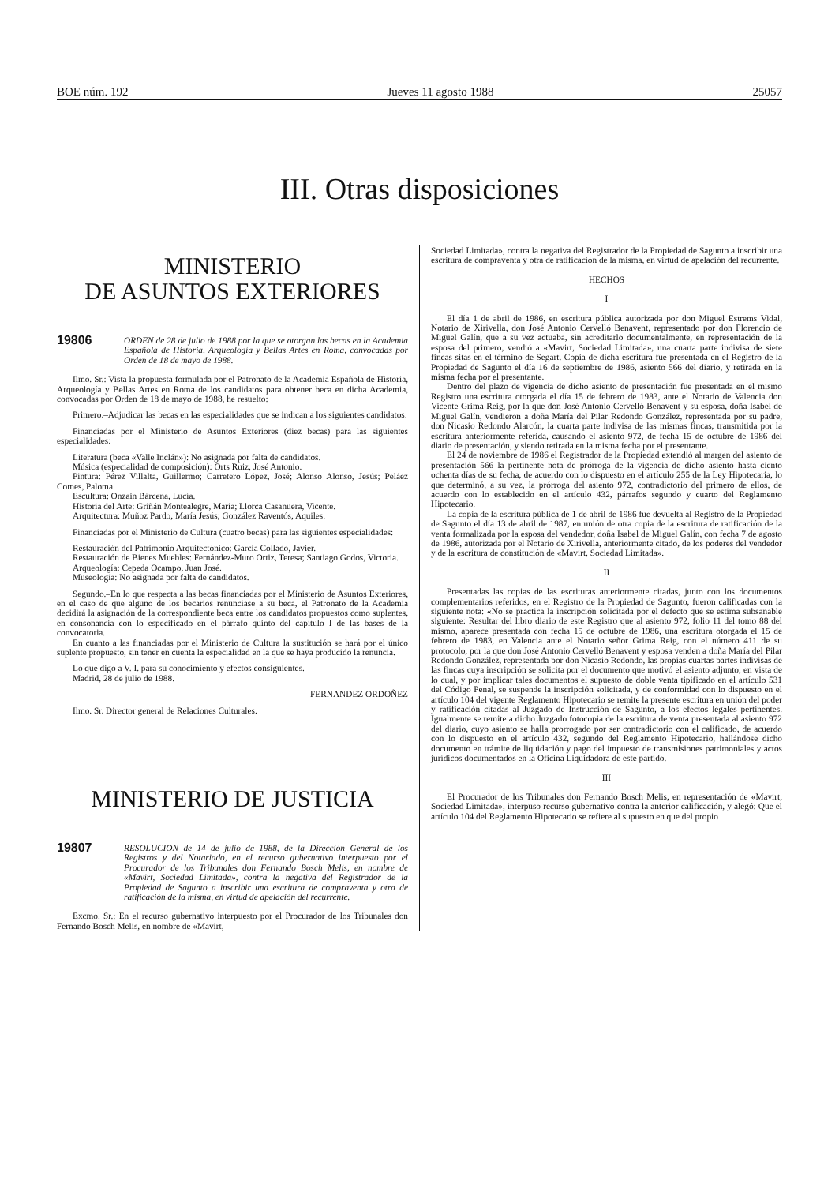BOE núm. 192 Jueves 11 agosto 1988 25057
III. Otras disposiciones
MINISTERIO
DE ASUNTOS EXTERIORES
19806 ORDEN de 28 de julio de 1988 por la que se otorgan las becas en la Academia Española de Historia, Arqueología y Bellas Artes en Roma, convocadas por Orden de 18 de mayo de 1988.
Ilmo. Sr.: Vista la propuesta formulada por el Patronato de la Academia Española de Historia, Arqueología y Bellas Artes en Roma de los candidatos para obtener beca en dicha Academia, convocadas por Orden de 18 de mayo de 1988, he resuelto:
Primero.–Adjudicar las becas en las especialidades que se indican a los siguientes candidatos:
Financiadas por el Ministerio de Asuntos Exteriores (diez becas) para las siguientes especialidades:
Literatura (beca «Valle Inclán»): No asignada por falta de candidatos.
Música (especialidad de composición): Orts Ruiz, José Antonio.
Pintura: Pérez Villalta, Guillermo; Carretero López, José; Alonso Alonso, Jesús; Peláez Comes, Paloma.
Escultura: Onzain Bárcena, Lucía.
Historia del Arte: Griñán Montealegre, María; Llorca Casanuera, Vicente.
Arquitectura: Muñoz Pardo, María Jesús; González Raventós, Aquiles.
Financiadas por el Ministerio de Cultura (cuatro becas) para las siguientes especialidades:
Restauración del Patrimonio Arquitectónico: García Collado, Javier.
Restauración de Bienes Muebles: Fernández-Muro Ortiz, Teresa; Santiago Godos, Victoria.
Arqueología: Cepeda Ocampo, Juan José.
Museología: No asignada por falta de candidatos.
Segundo.–En lo que respecta a las becas financiadas por el Ministerio de Asuntos Exteriores, en el caso de que alguno de los becarios renunciase a su beca, el Patronato de la Academia decidirá la asignación de la correspondiente beca entre los candidatos propuestos como suplentes, en consonancia con lo especificado en el párrafo quinto del capítulo I de las bases de la convocatoria.
En cuanto a las financiadas por el Ministerio de Cultura la sustitución se hará por el único suplente propuesto, sin tener en cuenta la especialidad en la que se haya producido la renuncia.
Lo que digo a V. I. para su conocimiento y efectos consiguientes.
Madrid, 28 de julio de 1988.
FERNANDEZ ORDOÑEZ
Ilmo. Sr. Director general de Relaciones Culturales.
MINISTERIO DE JUSTICIA
19807 RESOLUCION de 14 de julio de 1988, de la Dirección General de los Registros y del Notariado, en el recurso gubernativo interpuesto por el Procurador de los Tribunales don Fernando Bosch Melis, en nombre de «Mavirt, Sociedad Limitada», contra la negativa del Registrador de la Propiedad de Sagunto a inscribir una escritura de compraventa y otra de ratificación de la misma, en virtud de apelación del recurrente.
Excmo. Sr.: En el recurso gubernativo interpuesto por el Procurador de los Tribunales don Fernando Bosch Melis, en nombre de «Mavirt,
Sociedad Limitada», contra la negativa del Registrador de la Propiedad de Sagunto a inscribir una escritura de compraventa y otra de ratificación de la misma, en virtud de apelación del recurrente.
HECHOS
I
El día 1 de abril de 1986, en escritura pública autorizada por don Miguel Estrems Vidal, Notario de Xirivella, don José Antonio Cervelló Benavent, representado por don Florencio de Miguel Galín, que a su vez actuaba, sin acreditarlo documentalmente, en representación de la esposa del primero, vendió a «Mavirt, Sociedad Limitada», una cuarta parte indivisa de siete fincas sitas en el término de Segart. Copia de dicha escritura fue presentada en el Registro de la Propiedad de Sagunto el día 16 de septiembre de 1986, asiento 566 del diario, y retirada en la misma fecha por el presentante.
Dentro del plazo de vigencia de dicho asiento de presentación fue presentada en el mismo Registro una escritura otorgada el día 15 de febrero de 1983, ante el Notario de Valencia don Vicente Grima Reig, por la que don José Antonio Cervelló Benavent y su esposa, doña Isabel de Miguel Galín, vendieron a doña María del Pilar Redondo González, representada por su padre, don Nicasio Redondo Alarcón, la cuarta parte indivisa de las mismas fincas, transmitida por la escritura anteriormente referida, causando el asiento 972, de fecha 15 de octubre de 1986 del diario de presentación, y siendo retirada en la misma fecha por el presentante.
El 24 de noviembre de 1986 el Registrador de la Propiedad extendió al margen del asiento de presentación 566 la pertinente nota de prórroga de la vigencia de dicho asiento hasta ciento ochenta días de su fecha, de acuerdo con lo dispuesto en el artículo 255 de la Ley Hipotecaria, lo que determinó, a su vez, la prórroga del asiento 972, contradictorio del primero de ellos, de acuerdo con lo establecido en el artículo 432, párrafos segundo y cuarto del Reglamento Hipotecario.
La copia de la escritura pública de 1 de abril de 1986 fue devuelta al Registro de la Propiedad de Sagunto el día 13 de abril de 1987, en unión de otra copia de la escritura de ratificación de la venta formalizada por la esposa del vendedor, doña Isabel de Miguel Galín, con fecha 7 de agosto de 1986, autorizada por el Notario de Xirivella, anteriormente citado, de los poderes del vendedor y de la escritura de constitución de «Mavirt, Sociedad Limitada».
II
Presentadas las copias de las escrituras anteriormente citadas, junto con los documentos complementarios referidos, en el Registro de la Propiedad de Sagunto, fueron calificadas con la siguiente nota: «No se practica la inscripción solicitada por el defecto que se estima subsanable siguiente: Resultar del libro diario de este Registro que al asiento 972, folio 11 del tomo 88 del mismo, aparece presentada con fecha 15 de octubre de 1986, una escritura otorgada el 15 de febrero de 1983, en Valencia ante el Notario señor Grima Reig, con el número 411 de su protocolo, por la que don José Antonio Cervelló Benavent y esposa venden a doña María del Pilar Redondo González, representada por don Nicasio Redondo, las propias cuartas partes indivisas de las fincas cuya inscripción se solicita por el documento que motivó el asiento adjunto, en vista de lo cual, y por implicar tales documentos el supuesto de doble venta tipificado en el artículo 531 del Código Penal, se suspende la inscripción solicitada, y de conformidad con lo dispuesto en el artículo 104 del vigente Reglamento Hipotecario se remite la presente escritura en unión del poder y ratificación citadas al Juzgado de Instrucción de Sagunto, a los efectos legales pertinentes. Igualmente se remite a dicho Juzgado fotocopia de la escritura de venta presentada al asiento 972 del diario, cuyo asiento se halla prorrogado por ser contradictorio con el calificado, de acuerdo con lo dispuesto en el artículo 432, segundo del Reglamento Hipotecario, hallándose dicho documento en trámite de liquidación y pago del impuesto de transmisiones patrimoniales y actos jurídicos documentados en la Oficina Liquidadora de este partido.
III
El Procurador de los Tribunales don Fernando Bosch Melis, en representación de «Mavirt, Sociedad Limitada», interpuso recurso gubernativo contra la anterior calificación, y alegó: Que el artículo 104 del Reglamento Hipotecario se refiere al supuesto en que del propio